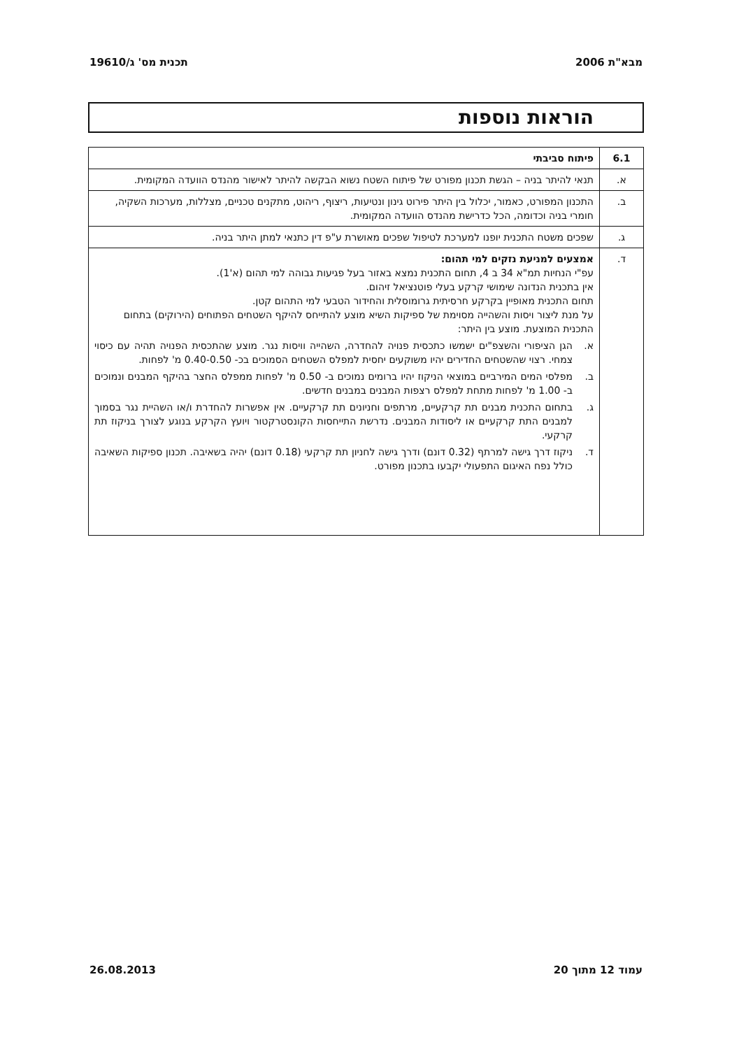מבא"ת 2006 תכנית מס' ג/19610
הוראות נוספות
| 6.1 | פיתוח סביבתי |
| א. | תנאי להיתר בניה – הגשת תכנון מפורט של פיתוח השטח נשוא הבקשה להיתר לאישור מהנדס הוועדה המקומית. |
| ב. | התכנון המפורט, כאמור, יכלול בין היתר פירוט גינון ונטיעות, ריצוף, ריהוט, מתקנים טכניים, מצללות, מערכות השקיה, חומרי בניה וכדומה, הכל כדרישת מהנדס הוועדה המקומית. |
| ג. | שפכים משטח התכנית יופנו למערכת לטיפול שפכים מאושרת ע"פ דין כתנאי למתן היתר בניה. |
| ד. | אמצעים למניעת נזקים למי תהום: עפ"י הנחיות תמ"א 34 ב 4, תחום התכנית נמצא באזור בעל פגיעות גבוהה למי תהום (א'1). אין בתכנית הנדונה שימושי קרקע בעלי פוטנציאל זיהום. תחום התכנית מאופיין בקרקע חרסיתית גרומוסלית והחידור הטבעי למי התהום קטן. על מנת ליצור ויסות והשהייה מסוימת של ספיקות השיא מוצע להתייחס להיקף השטחים הפתוחים (הירוקים) בתחום התכנית המוצעת. מוצע בין היתר: א. הגן הציפורי והשצפ"ים ישמשו כתכסית פנויה להחדרה, השהייה וויסות נגר. מוצע שהתכסית הפנויה תהיה עם כיסוי צמחי. רצוי שהשטחים החדירים יהיו משוקעים יחסית למפלס השטחים הסמוכים בכ- 0.40-0.50 מ' לפחות. ב. מפלסי המים המירביים במוצאי הניקוז יהיו ברומים נמוכים ב- 0.50 מ' לפחות ממפלס החצר בהיקף המבנים ונמוכים ב- 1.00 מ' לפחות מתחת למפלס רצפות המבנים במבנים חדשים. ג. בתחום התכנית מבנים תת קרקעיים, מרתפים וחניונים תת קרקעיים. אין אפשרות להחדרת ו/או השהיית נגר בסמוך למבנים התת קרקעיים או ליסודות המבנים. נדרשת התייחסות הקונסטרקטור ויועץ הקרקע בנוגע לצורך בניקוז תת קרקעי. ד. ניקוז דרך גישה למרתף (0.32 דונם) ודרך גישה לחניון תת קרקעי (0.18 דונם) יהיה בשאיבה. תכנון ספיקות השאיבה כולל נפח האיגום התפעולי יקבעו בתכנון מפורט. |
עמוד 12 מתוך 20 26.08.2013